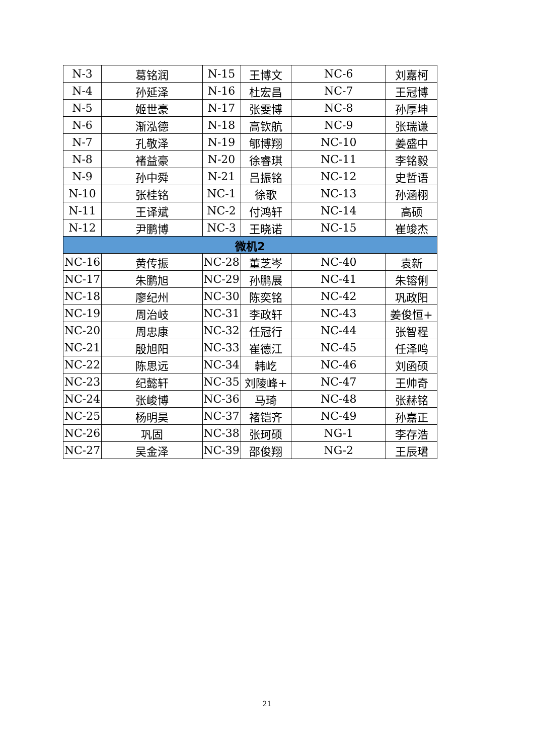| N-3 | 葛铭润 | N-15 | 王博文 | NC-6 | 刘嘉柯 |
| N-4 | 孙延泽 | N-16 | 杜宏昌 | NC-7 | 王冠博 |
| N-5 | 姬世豪 | N-17 | 张雯博 | NC-8 | 孙厚坤 |
| N-6 | 渐泓德 | N-18 | 高钦航 | NC-9 | 张瑞谦 |
| N-7 | 孔敬泽 | N-19 | 郇博翔 | NC-10 | 姜盛中 |
| N-8 | 褚益豪 | N-20 | 徐睿琪 | NC-11 | 李铭毅 |
| N-9 | 孙中舜 | N-21 | 吕振铭 | NC-12 | 史哲语 |
| N-10 | 张桂铭 | NC-1 | 徐歌 | NC-13 | 孙涵栩 |
| N-11 | 王译斌 | NC-2 | 付鸿轩 | NC-14 | 高硕 |
| N-12 | 尹鹏博 | NC-3 | 王晓诺 | NC-15 | 崔竣杰 |
| 微机2 | | | | | |
| NC-16 | 黄传振 | NC-28 | 董芝岑 | NC-40 | 袁新 |
| NC-17 | 朱鹏旭 | NC-29 | 孙鹏展 | NC-41 | 朱镕俐 |
| NC-18 | 廖纪州 | NC-30 | 陈奕铭 | NC-42 | 巩政阳 |
| NC-19 | 周治岐 | NC-31 | 李政轩 | NC-43 | 姜俊恒+ |
| NC-20 | 周忠康 | NC-32 | 任冠行 | NC-44 | 张智程 |
| NC-21 | 殷旭阳 | NC-33 | 崔德江 | NC-45 | 任泽鸣 |
| NC-22 | 陈思远 | NC-34 | 韩屹 | NC-46 | 刘函硕 |
| NC-23 | 纪懿轩 | NC-35 | 刘陵峰+ | NC-47 | 王帅奇 |
| NC-24 | 张峻博 | NC-36 | 马琦 | NC-48 | 张赫铭 |
| NC-25 | 杨明昊 | NC-37 | 褚铠齐 | NC-49 | 孙嘉正 |
| NC-26 | 巩固 | NC-38 | 张珂硕 | NG-1 | 李存浩 |
| NC-27 | 吴金泽 | NC-39 | 邵俊翔 | NG-2 | 王辰珺 |
21